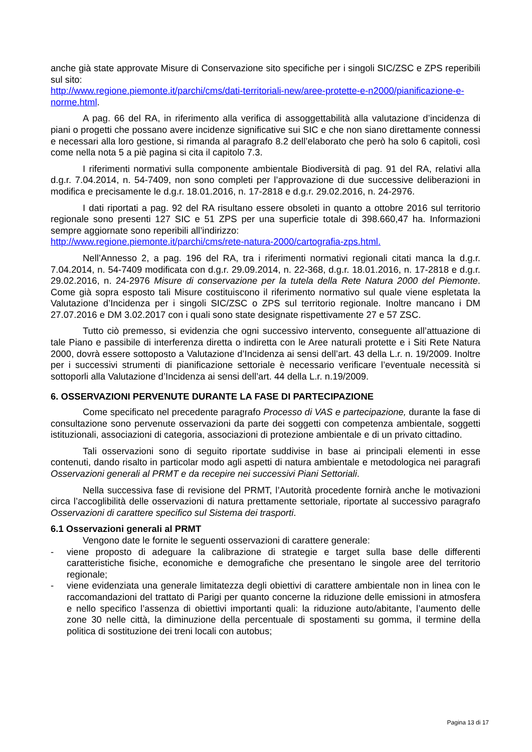anche già state approvate Misure di Conservazione sito specifiche per i singoli SIC/ZSC e ZPS reperibili sul sito:
http://www.regione.piemonte.it/parchi/cms/dati-territoriali-new/aree-protette-e-n2000/pianificazione-e-norme.html.
A pag. 66 del RA, in riferimento alla verifica di assoggettabilità alla valutazione d’incidenza di piani o progetti che possano avere incidenze significative sui SIC e che non siano direttamente connessi e necessari alla loro gestione, si rimanda al paragrafo 8.2 dell’elaborato che però ha solo 6 capitoli, così come nella nota 5 a piè pagina si cita il capitolo 7.3.
I riferimenti normativi sulla componente ambientale Biodiversità di pag. 91 del RA, relativi alla d.g.r. 7.04.2014, n. 54-7409, non sono completi per l’approvazione di due successive deliberazioni in modifica e precisamente le d.g.r. 18.01.2016, n. 17-2818 e d.g.r. 29.02.2016, n. 24-2976.
I dati riportati a pag. 92 del RA risultano essere obsoleti in quanto a ottobre 2016 sul territorio regionale sono presenti 127 SIC e 51 ZPS per una superficie totale di 398.660,47 ha. Informazioni sempre aggiornate sono reperibili all’indirizzo:
http://www.regione.piemonte.it/parchi/cms/rete-natura-2000/cartografia-zps.html.
Nell’Annesso 2, a pag. 196 del RA, tra i riferimenti normativi regionali citati manca la d.g.r. 7.04.2014, n. 54-7409 modificata con d.g.r. 29.09.2014, n. 22-368, d.g.r. 18.01.2016, n. 17-2818 e d.g.r. 29.02.2016, n. 24-2976 Misure di conservazione per la tutela della Rete Natura 2000 del Piemonte. Come già sopra esposto tali Misure costituiscono il riferimento normativo sul quale viene espletata la Valutazione d’Incidenza per i singoli SIC/ZSC o ZPS sul territorio regionale. Inoltre mancano i DM 27.07.2016 e DM 3.02.2017 con i quali sono state designate rispettivamente 27 e 57 ZSC.
Tutto ciò premesso, si evidenzia che ogni successivo intervento, conseguente all’attuazione di tale Piano e passibile di interferenza diretta o indiretta con le Aree naturali protette e i Siti Rete Natura 2000, dovrà essere sottoposto a Valutazione d’Incidenza ai sensi dell’art. 43 della L.r. n. 19/2009. Inoltre per i successivi strumenti di pianificazione settoriale è necessario verificare l’eventuale necessità si sottoporli alla Valutazione d’Incidenza ai sensi dell’art. 44 della L.r. n.19/2009.
6. OSSERVAZIONI PERVENUTE DURANTE LA FASE DI PARTECIPAZIONE
Come specificato nel precedente paragrafo Processo di VAS e partecipazione, durante la fase di consultazione sono pervenute osservazioni da parte dei soggetti con competenza ambientale, soggetti istituzionali, associazioni di categoria, associazioni di protezione ambientale e di un privato cittadino.
Tali osservazioni sono di seguito riportate suddivise in base ai principali elementi in esse contenuti, dando risalto in particolar modo agli aspetti di natura ambientale e metodologica nei paragrafi Osservazioni generali al PRMT e da recepire nei successivi Piani Settoriali.
Nella successiva fase di revisione del PRMT, l’Autorità procedente fornirà anche le motivazioni circa l’accoglibilità delle osservazioni di natura prettamente settoriale, riportate al successivo paragrafo Osservazioni di carattere specifico sul Sistema dei trasporti.
6.1 Osservazioni generali al PRMT
Vengono date le fornite le seguenti osservazioni di carattere generale:
- viene proposto di adeguare la calibrazione di strategie e target sulla base delle differenti caratteristiche fisiche, economiche e demografiche che presentano le singole aree del territorio regionale;
- viene evidenziata una generale limitatezza degli obiettivi di carattere ambientale non in linea con le raccomandazioni del trattato di Parigi per quanto concerne la riduzione delle emissioni in atmosfera e nello specifico l’assenza di obiettivi importanti quali: la riduzione auto/abitante, l’aumento delle zone 30 nelle città, la diminuzione della percentuale di spostamenti su gomma, il termine della politica di sostituzione dei treni locali con autobus;
Pagina 13 di 17